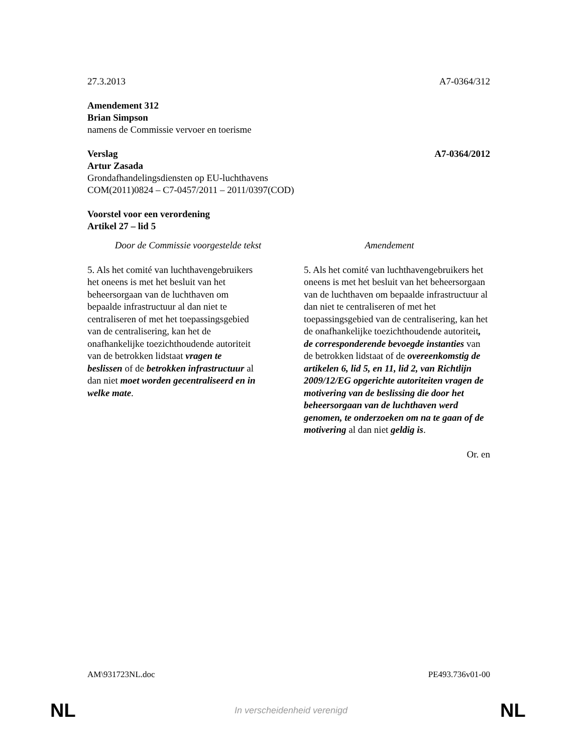27.3.2013 A7-0364/312
Amendement 312
Brian Simpson
namens de Commissie vervoer en toerisme
Verslag A7-0364/2012
Artur Zasada
Grondafhandelingsdiensten op EU-luchthavens
COM(2011)0824 – C7-0457/2011 – 2011/0397(COD)
Voorstel voor een verordening
Artikel 27 – lid 5
| Door de Commissie voorgestelde tekst | Amendement |
| --- | --- |
| 5. Als het comité van luchthavengebruikers het oneens is met het besluit van het beheersorgaan van de luchthaven om bepaalde infrastructuur al dan niet te centraliseren of met het toepassingsgebied van de centralisering, kan het de onafhankelijke toezichthoudende autoriteit van de betrokken lidstaat vragen te beslissen of de betrokken infrastructuur al dan niet moet worden gecentraliseerd en in welke mate . | 5. Als het comité van luchthavengebruikers het oneens is met het besluit van het beheersorgaan van de luchthaven om bepaalde infrastructuur al dan niet te centraliseren of met het toepassingsgebied van de centralisering, kan het de onafhankelijke toezichthoudende autoriteit , de corresponderende bevoegde instanties van de betrokken lidstaat of de overeenkomstig de artikelen 6, lid 5, en 11, lid 2, van Richtlijn 2009/12/EG opgerichte autoriteiten vragen de motivering van de beslissing die door het beheersorgaan van de luchthaven werd genomen, te onderzoeken om na te gaan of de motivering al dan niet geldig is . |
Or. en
AM\931723NL.doc PE493.736v01-00
NL
In verscheidenheid verenigd NL